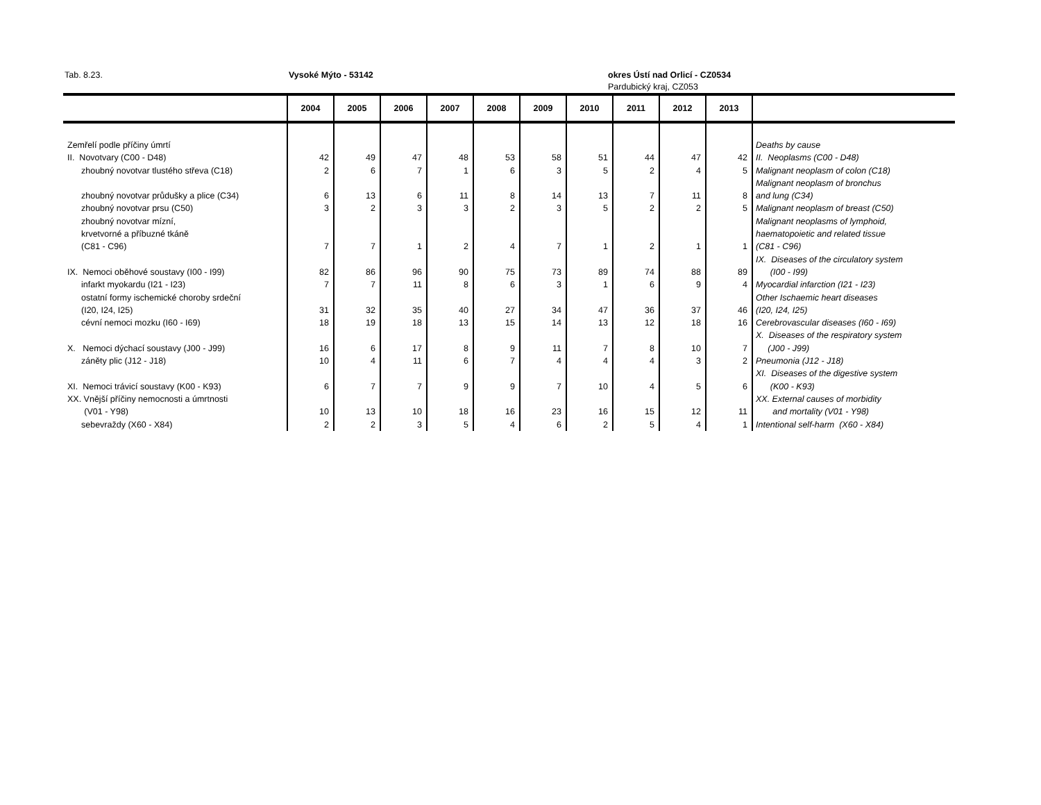Tab. 8.23. Vysoké Mýto - 53142 okres Ústí nad Orlicí - CZ0534
Pardubický kraj, CZ053
| | 2004 | 2005 | 2006 | 2007 | 2008 | 2009 | 2010 | 2011 | 2012 | 2013 | |
| --- | --- | --- | --- | --- | --- | --- | --- | --- | --- | --- | --- |
| Zemřelí podle příčiny úmrtí | | | | | | | | | | | Deaths by cause |
| II. Novotvary (C00 - D48) | 42 | 49 | 47 | 48 | 53 | 58 | 51 | 44 | 47 | 42 | II. Neoplasms (C00 - D48) |
| zhoubný novotvar tlustého střeva (C18) | 2 | 6 | 7 | 1 | 6 | 3 | 5 | 2 | 4 | 5 | Malignant neoplasm of colon (C18) |
| zhoubný novotvar průdušky a plice (C34) | 6 | 13 | 6 | 11 | 8 | 14 | 13 | 7 | 11 | 8 | Malignant neoplasm of bronchus and lung (C34) |
| zhoubný novotvar prsu (C50) | 3 | 2 | 3 | 3 | 2 | 3 | 5 | 2 | 2 | 5 | Malignant neoplasm of breast (C50) |
| zhoubný novotvar mízní, krvetvorné a příbuzné tkáně (C81 - C96) | 7 | 7 | 1 | 2 | 4 | 7 | 1 | 2 | 1 | 1 | Malignant neoplasms of lymphoid, haematopoietic and related tissue (C81 - C96) |
| IX. Nemoci oběhové soustavy (I00 - I99) | 82 | 86 | 96 | 90 | 75 | 73 | 89 | 74 | 88 | 89 | IX. Diseases of the circulatory system (I00 - I99) |
| infarkt myokardu (I21 - I23) | 7 | 7 | 11 | 8 | 6 | 3 | 1 | 6 | 9 | 4 | Myocardial infarction (I21 - I23) |
| ostatní formy ischemické choroby srdeční (I20, I24, I25) | 31 | 32 | 35 | 40 | 27 | 34 | 47 | 36 | 37 | 46 | Other Ischaemic heart diseases (I20, I24, I25) |
| cévní nemoci mozku (I60 - I69) | 18 | 19 | 18 | 13 | 15 | 14 | 13 | 12 | 18 | 16 | Cerebrovascular diseases (I60 - I69) |
| X. Nemoci dýchací soustavy (J00 - J99) | 16 | 6 | 17 | 8 | 9 | 11 | 7 | 8 | 10 | 7 | X. Diseases of the respiratory system (J00 - J99) |
| záněty plic (J12 - J18) | 10 | 4 | 11 | 6 | 7 | 4 | 4 | 4 | 3 | 2 | Pneumonia (J12 - J18) |
| XI. Nemoci trávicí soustavy (K00 - K93) | 6 | 7 | 7 | 9 | 9 | 7 | 10 | 4 | 5 | 6 | XI. Diseases of the digestive system (K00 - K93) |
| XX. Vnější příčiny nemocnosti a úmrtnosti (V01 - Y98) | 10 | 13 | 10 | 18 | 16 | 23 | 16 | 15 | 12 | 11 | XX. External causes of morbidity and mortality (V01 - Y98) |
| sebevraždy (X60 - X84) | 2 | 2 | 3 | 5 | 4 | 6 | 2 | 5 | 4 | 1 | Intentional self-harm (X60 - X84) |